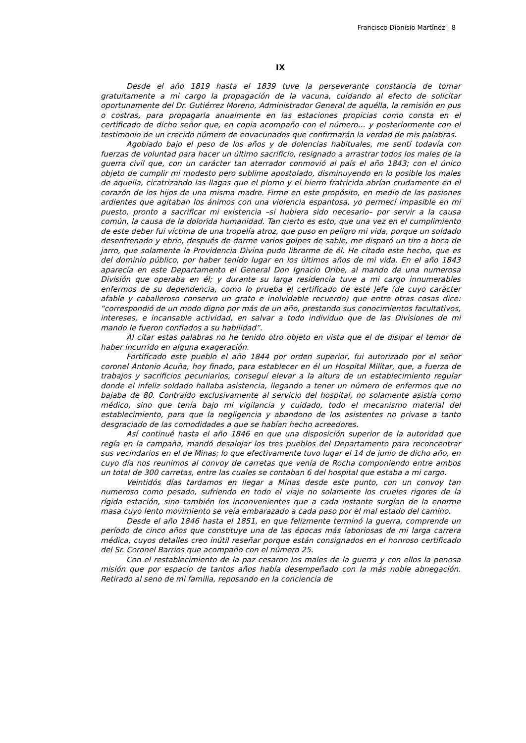Francisco Dionisio Martínez - 8
IX
Desde el año 1819 hasta el 1839 tuve la perseverante constancia de tomar gratuitamente a mi cargo la propagación de la vacuna, cuidando al efecto de solicitar oportunamente del Dr. Gutiérrez Moreno, Administrador General de aquélla, la remisión en pus o costras, para propagarla anualmente en las estaciones propicias como consta en el certificado de dicho señor que, en copia acompaño con el número… y posteriormente con el testimonio de un crecido número de envacunados que confirmarán la verdad de mis palabras.
Agobiado bajo el peso de los años y de dolencias habituales, me sentí todavía con fuerzas de voluntad para hacer un último sacrificio, resignado a arrastrar todos los males de la guerra civil que, con un carácter tan aterrador conmovió al país el año 1843; con el único objeto de cumplir mi modesto pero sublime apostolado, disminuyendo en lo posible los males de aquella, cicatrizando las llagas que el plomo y el hierro fratricida abrían crudamente en el corazón de los hijos de una misma madre. Firme en este propósito, en medio de las pasiones ardientes que agitaban los ánimos con una violencia espantosa, yo permecí impasible en mi puesto, pronto a sacrificar mi existencia –si hubiera sido necesario– por servir a la causa común, la causa de la dolorida humanidad. Tan cierto es esto, que una vez en el cumplimiento de este deber fui víctima de una tropelía atroz, que puso en peligro mi vida, porque un soldado desenfrenado y ebrio, después de darme varios golpes de sable, me disparó un tiro a boca de jarro, que solamente la Providencia Divina pudo librarme de él. He citado este hecho, que es del dominio público, por haber tenido lugar en los últimos años de mi vida. En el año 1843 aparecía en este Departamento el General Don Ignacio Oribe, al mando de una numerosa División que operaba en él; y durante su larga residencia tuve a mi cargo innumerables enfermos de su dependencia, como lo prueba el certificado de este Jefe (de cuyo carácter afable y caballeroso conservo un grato e inolvidable recuerdo) que entre otras cosas dice: “correspondió de un modo digno por más de un año, prestando sus conocimientos facultativos, intereses, e incansable actividad, en salvar a todo individuo que de las Divisiones de mi mando le fueron confiados a su habilidad”.
Al citar estas palabras no he tenido otro objeto en vista que el de disipar el temor de haber incurrido en alguna exageración.
Fortificado este pueblo el año 1844 por orden superior, fui autorizado por el señor coronel Antonio Acuña, hoy finado, para establecer en él un Hospital Militar, que, a fuerza de trabajos y sacrificios pecuniarios, conseguí elevar a la altura de un establecimiento regular donde el infeliz soldado hallaba asistencia, llegando a tener un número de enfermos que no bajaba de 80. Contraído exclusivamente al servicio del hospital, no solamente asistía como médico, sino que tenía bajo mi vigilancia y cuidado, todo el mecanismo material del establecimiento, para que la negligencia y abandono de los asistentes no privase a tanto desgraciado de las comodidades a que se habían hecho acreedores.
Así continué hasta el año 1846 en que una disposición superior de la autoridad que regía en la campaña, mandó desalojar los tres pueblos del Departamento para reconcentrar sus vecindarios en el de Minas; lo que efectivamente tuvo lugar el 14 de junio de dicho año, en cuyo día nos reunimos al convoy de carretas que venía de Rocha componiendo entre ambos un total de 300 carretas, entre las cuales se contaban 6 del hospital que estaba a mi cargo.
Veintidós días tardamos en llegar a Minas desde este punto, con un convoy tan numeroso como pesado, sufriendo en todo el viaje no solamente los crueles rigores de la rígida estación, sino también los inconvenientes que a cada instante surgían de la enorme masa cuyo lento movimiento se veía embarazado a cada paso por el mal estado del camino.
Desde el año 1846 hasta el 1851, en que felizmente terminó la guerra, comprende un período de cinco años que constituye una de las épocas más laboriosas de mi larga carrera médica, cuyos detalles creo inútil reseñar porque están consignados en el honroso certificado del Sr. Coronel Barrios que acompaño con el número 25.
Con el restablecimiento de la paz cesaron los males de la guerra y con ellos la penosa misión que por espacio de tantos años había desempeñado con la más noble abnegación. Retirado al seno de mi familia, reposando en la conciencia de